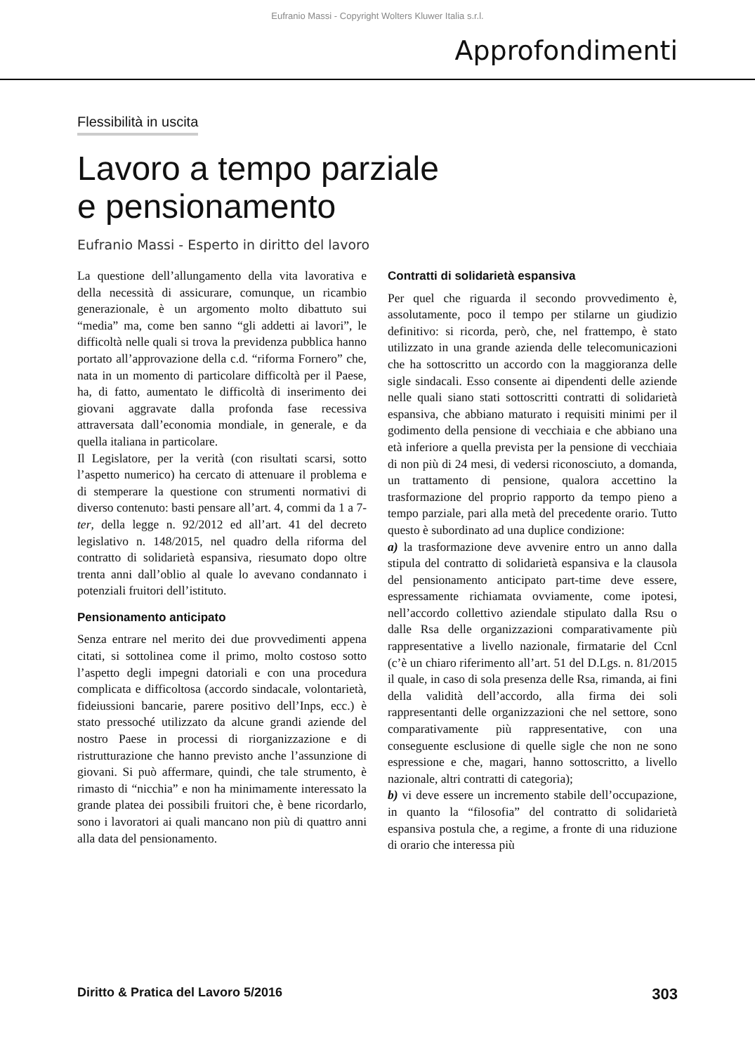Eufranio Massi - Copyright Wolters Kluwer Italia s.r.l.
Approfondimenti
Flessibilità in uscita
Lavoro a tempo parziale
e pensionamento
Eufranio Massi - Esperto in diritto del lavoro
La questione dell’allungamento della vita lavorativa e della necessità di assicurare, comunque, un ricambio generazionale, è un argomento molto dibattuto sui “media” ma, come ben sanno “gli addetti ai lavori”, le difficoltà nelle quali si trova la previdenza pubblica hanno portato all’approvazione della c.d. “riforma Fornero” che, nata in un momento di particolare difficoltà per il Paese, ha, di fatto, aumentato le difficoltà di inserimento dei giovani aggravate dalla profonda fase recessiva attraversata dall’economia mondiale, in generale, e da quella italiana in particolare.
Il Legislatore, per la verità (con risultati scarsi, sotto l’aspetto numerico) ha cercato di attenuare il problema e di stemperare la questione con strumenti normativi di diverso contenuto: basti pensare all’art. 4, commi da 1 a 7-ter, della legge n. 92/2012 ed all’art. 41 del decreto legislativo n. 148/2015, nel quadro della riforma del contratto di solidarietà espansiva, riesumato dopo oltre trenta anni dall’oblio al quale lo avevano condannato i potenziali fruitori dell’istituto.
Pensionamento anticipato
Senza entrare nel merito dei due provvedimenti appena citati, si sottolinea come il primo, molto costoso sotto l’aspetto degli impegni datoriali e con una procedura complicata e difficoltosa (accordo sindacale, volontarietà, fideiussioni bancarie, parere positivo dell’Inps, ecc.) è stato pressoché utilizzato da alcune grandi aziende del nostro Paese in processi di riorganizzazione e di ristrutturazione che hanno previsto anche l’assunzione di giovani. Si può affermare, quindi, che tale strumento, è rimasto di “nicchia” e non ha minimamente interessato la grande platea dei possibili fruitori che, è bene ricordarlo, sono i lavoratori ai quali mancano non più di quattro anni alla data del pensionamento.
Contratti di solidarietà espansiva
Per quel che riguarda il secondo provvedimento è, assolutamente, poco il tempo per stilarne un giudizio definitivo: si ricorda, però, che, nel frattempo, è stato utilizzato in una grande azienda delle telecomunicazioni che ha sottoscritto un accordo con la maggioranza delle sigle sindacali. Esso consente ai dipendenti delle aziende nelle quali siano stati sottoscritti contratti di solidarietà espansiva, che abbiano maturato i requisiti minimi per il godimento della pensione di vecchiaia e che abbiano una età inferiore a quella prevista per la pensione di vecchiaia di non più di 24 mesi, di vedersi riconosciuto, a domanda, un trattamento di pensione, qualora accettino la trasformazione del proprio rapporto da tempo pieno a tempo parziale, pari alla metà del precedente orario. Tutto questo è subordinato ad una duplice condizione:
a) la trasformazione deve avvenire entro un anno dalla stipula del contratto di solidarietà espansiva e la clausola del pensionamento anticipato part-time deve essere, espressamente richiamata ovviamente, come ipotesi, nell’accordo collettivo aziendale stipulato dalla Rsu o dalle Rsa delle organizzazioni comparativamente più rappresentative a livello nazionale, firmatarie del Ccnl (c’è un chiaro riferimento all’art. 51 del D.Lgs. n. 81/2015 il quale, in caso di sola presenza delle Rsa, rimanda, ai fini della validità dell’accordo, alla firma dei soli rappresentanti delle organizzazioni che nel settore, sono comparativamente più rappresentative, con una conseguente esclusione di quelle sigle che non ne sono espressione e che, magari, hanno sottoscritto, a livello nazionale, altri contratti di categoria);
b) vi deve essere un incremento stabile dell’occupazione, in quanto la “filosofia” del contratto di solidarietà espansiva postula che, a regime, a fronte di una riduzione di orario che interessa più
Diritto & Pratica del Lavoro 5/2016 303